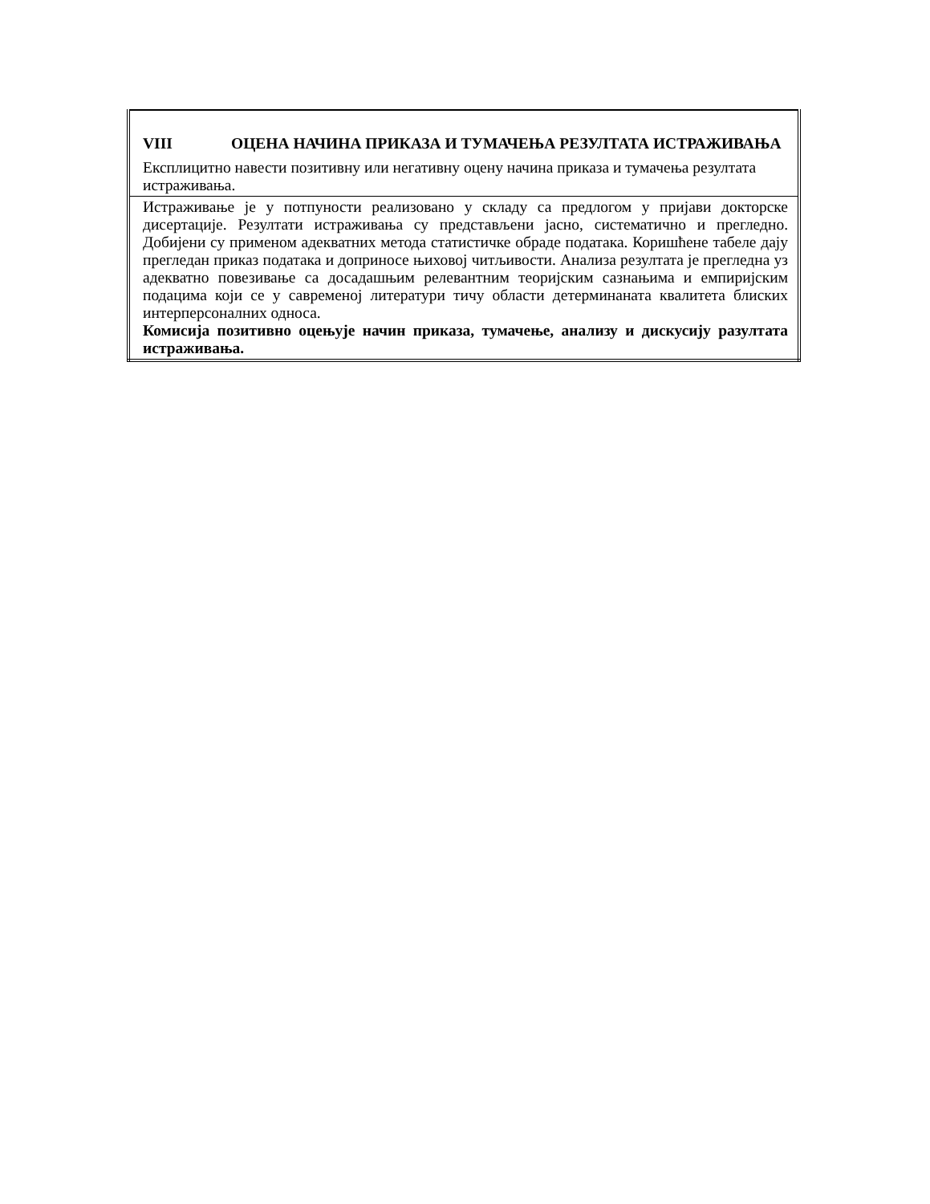| VIII ОЦЕНА НАЧИНА ПРИКАЗА И ТУМАЧЕЊА РЕЗУЛТАТА ИСТРАЖИВАЊА Експлицитно навести позитивну или негативну оцену начина приказа и тумачења резултата истраживања. |
| Истраживање је у потпуности реализовано у складу са предлогом у пријави докторске дисертације. Резултати истраживања су представљени јасно, систематично и прегледно. Добијени су применом адекватних метода статистичке обраде података. Коришћене табеле дају прегледан приказ података и доприносе њиховој читљивости. Анализа резултата је прегледна уз адекватно повезивање са досадашњим релевантним теоријским сазнањима и емпиријским подацима који се у савременој литератури тичу области детерминаната квалитета блиских интерперсоналних односа. Комисија позитивно оцењује начин приказа, тумачење, анализу и дискусију разултата истраживања. |